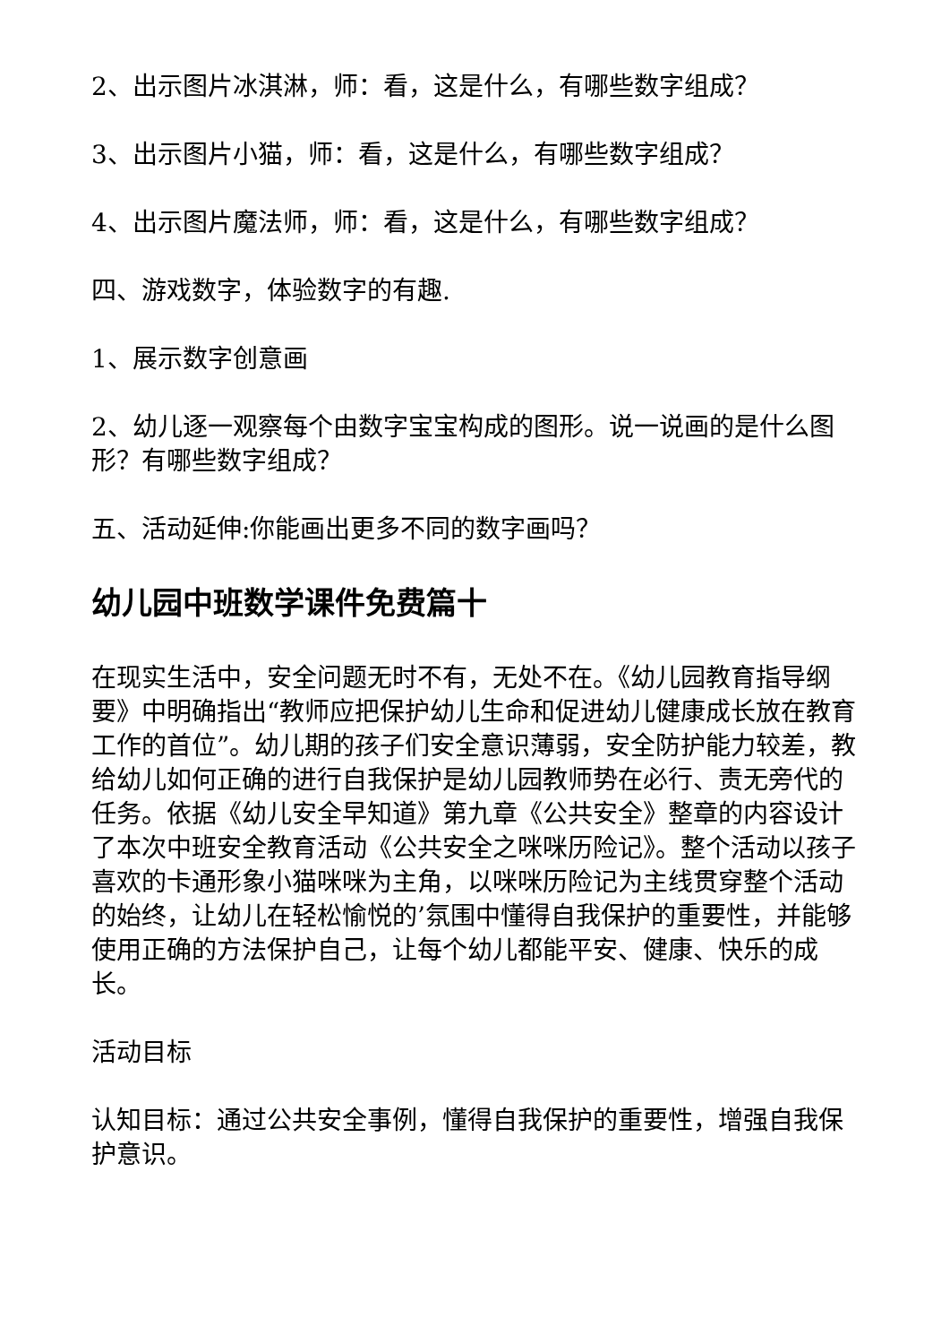2、出示图片冰淇淋，师：看，这是什么，有哪些数字组成？
3、出示图片小猫，师：看，这是什么，有哪些数字组成？
4、出示图片魔法师，师：看，这是什么，有哪些数字组成？
四、游戏数字，体验数字的有趣.
1、展示数字创意画
2、幼儿逐一观察每个由数字宝宝构成的图形。说一说画的是什么图形？有哪些数字组成？
五、活动延伸:你能画出更多不同的数字画吗？
幼儿园中班数学课件免费篇十
在现实生活中，安全问题无时不有，无处不在。《幼儿园教育指导纲要》中明确指出“教师应把保护幼儿生命和促进幼儿健康成长放在教育工作的首位”。幼儿期的孩子们安全意识薄弱，安全防护能力较差，教给幼儿如何正确的进行自我保护是幼儿园教师势在必行、责无旁代的任务。依据《幼儿安全早知道》第九章《公共安全》整章的内容设计了本次中班安全教育活动《公共安全之咪咪历险记》。整个活动以孩子喜欢的卡通形象小猫咪咪为主角，以咪咪历险记为主线贯穿整个活动的始终，让幼儿在轻松愉悦的’氛围中懂得自我保护的重要性，并能够使用正确的方法保护自己，让每个幼儿都能平安、健康、快乐的成长。
活动目标
认知目标：通过公共安全事例，懂得自我保护的重要性，增强自我保护意识。